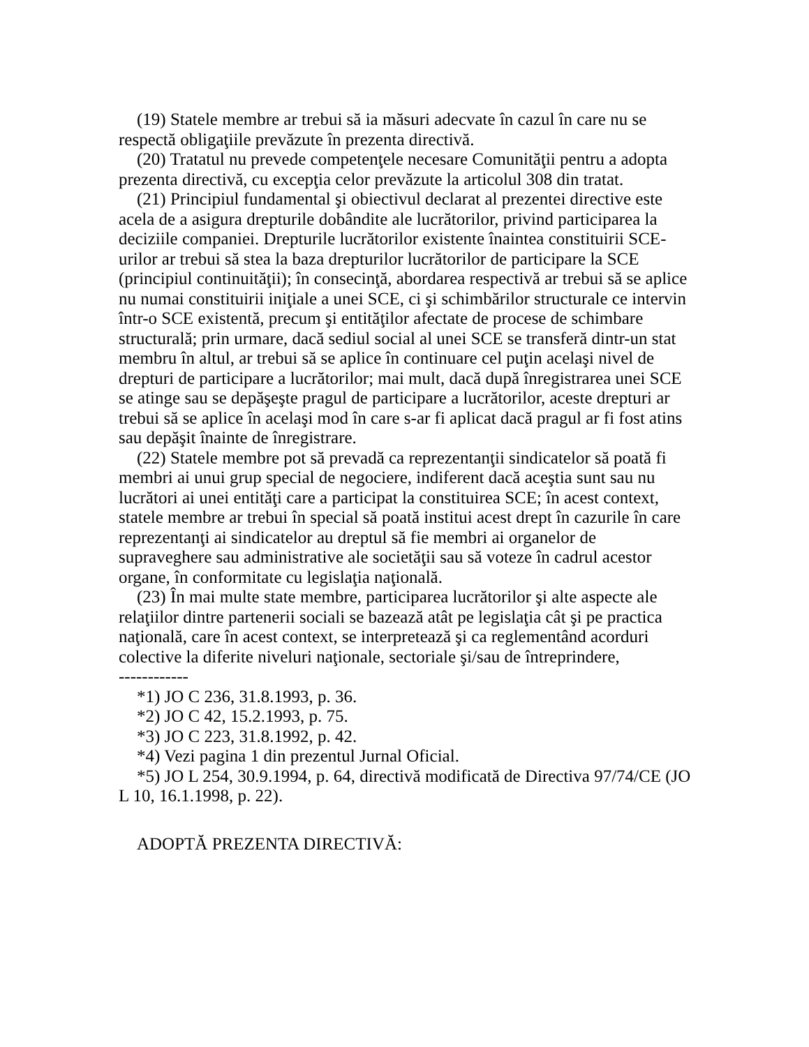(19) Statele membre ar trebui să ia măsuri adecvate în cazul în care nu se respectă obligaţiile prevăzute în prezenta directivă.
(20) Tratatul nu prevede competenţele necesare Comunităţii pentru a adopta prezenta directivă, cu excepţia celor prevăzute la articolul 308 din tratat.
(21) Principiul fundamental şi obiectivul declarat al prezentei directive este acela de a asigura drepturile dobândite ale lucrătorilor, privind participarea la deciziile companiei. Drepturile lucrătorilor existente înaintea constituirii SCE-urilor ar trebui să stea la baza drepturilor lucrătorilor de participare la SCE (principiul continuităţii); în consecinţă, abordarea respectivă ar trebui să se aplice nu numai constituirii iniţiale a unei SCE, ci şi schimbărilor structurale ce intervin într-o SCE existentă, precum şi entităţilor afectate de procese de schimbare structurală; prin urmare, dacă sediul social al unei SCE se transferă dintr-un stat membru în altul, ar trebui să se aplice în continuare cel puţin acelaşi nivel de drepturi de participare a lucrătorilor; mai mult, dacă după înregistrarea unei SCE se atinge sau se depăşeşte pragul de participare a lucrătorilor, aceste drepturi ar trebui să se aplice în acelaşi mod în care s-ar fi aplicat dacă pragul ar fi fost atins sau depăşit înainte de înregistrare.
(22) Statele membre pot să prevadă ca reprezentanţii sindicatelor să poată fi membri ai unui grup special de negociere, indiferent dacă aceştia sunt sau nu lucrători ai unei entităţi care a participat la constituirea SCE; în acest context, statele membre ar trebui în special să poată institui acest drept în cazurile în care reprezentanţi ai sindicatelor au dreptul să fie membri ai organelor de supraveghere sau administrative ale societăţii sau să voteze în cadrul acestor organe, în conformitate cu legislaţia naţională.
(23) În mai multe state membre, participarea lucrătorilor şi alte aspecte ale relaţiilor dintre partenerii sociali se bazează atât pe legislaţia cât şi pe practica naţională, care în acest context, se interpretează şi ca reglementând acorduri colective la diferite niveluri naţionale, sectoriale şi/sau de întreprindere,
------------
*1) JO C 236, 31.8.1993, p. 36.
*2) JO C 42, 15.2.1993, p. 75.
*3) JO C 223, 31.8.1992, p. 42.
*4) Vezi pagina 1 din prezentul Jurnal Oficial.
*5) JO L 254, 30.9.1994, p. 64, directivă modificată de Directiva 97/74/CE (JO L 10, 16.1.1998, p. 22).
ADOPTĂ PREZENTA DIRECTIVĂ: